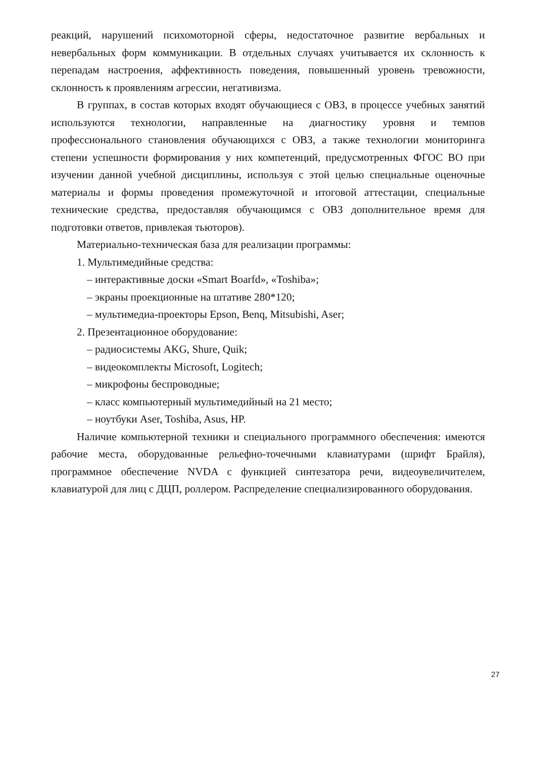реакций, нарушений психомоторной сферы, недостаточное развитие вербальных и невербальных форм коммуникации. В отдельных случаях учитывается их склонность к перепадам настроения, аффективность поведения, повышенный уровень тревожности, склонность к проявлениям агрессии, негативизма.
В группах, в состав которых входят обучающиеся с ОВЗ, в процессе учебных занятий используются технологии, направленные на диагностику уровня и темпов профессионального становления обучающихся с ОВЗ, а также технологии мониторинга степени успешности формирования у них компетенций, предусмотренных ФГОС ВО при изучении данной учебной дисциплины, используя с этой целью специальные оценочные материалы и формы проведения промежуточной и итоговой аттестации, специальные технические средства, предоставляя обучающимся с ОВЗ дополнительное время для подготовки ответов, привлекая тьюторов).
Материально-техническая база для реализации программы:
1. Мультимедийные средства:
– интерактивные доски «Smart Boarfd», «Toshiba»;
– экраны проекционные на штативе 280*120;
– мультимедиа-проекторы Epson, Benq, Mitsubishi, Aser;
2. Презентационное оборудование:
– радиосистемы AKG, Shure, Quik;
– видеокомплекты Microsoft, Logitech;
– микрофоны беспроводные;
– класс компьютерный мультимедийный на 21 место;
– ноутбуки Aser, Toshiba, Asus, HP.
Наличие компьютерной техники и специального программного обеспечения: имеются рабочие места, оборудованные рельефно-точечными клавиатурами (шрифт Брайля), программное обеспечение NVDA с функцией синтезатора речи, видеоувеличителем, клавиатурой для лиц с ДЦП, роллером. Распределение специализированного оборудования.
27